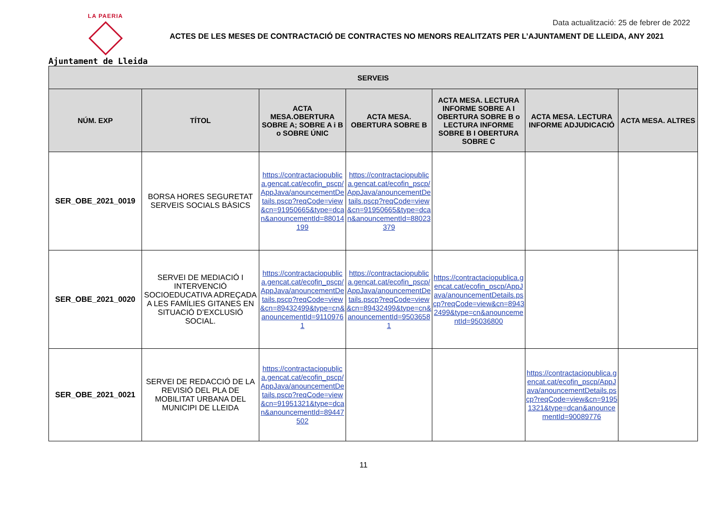LA PAERIA
Ajuntament de Lleida
Data actualització: 25 de febrer de 2022
ACTES DE LES MESES DE CONTRACTACIÓ DE CONTRACTES NO MENORS REALITZATS PER L’AJUNTAMENT DE LLEIDA, ANY 2021
| SERVEIS | | | | | | |
| --- | --- | --- | --- | --- | --- | --- |
| NÚM. EXP | TÍTOL | ACTA MESA.OBERTURA SOBRE A; SOBRE A i B o SOBRE ÚNIC | ACTA MESA. OBERTURA SOBRE B | ACTA MESA. LECTURA INFORME SOBRE A I OBERTURA SOBRE B o LECTURA INFORME SOBRE B I OBERTURA SOBRE C | ACTA MESA. LECTURA INFORME ADJUDICACIÓ | ACTA MESA. ALTRES |
| SER_OBE_2021_0019 | BORSA HORES SEGURETAT SERVEIS SOCIALS BÀSICS | https://contractaciopublica.gencat.cat/ecofin_pscp/AppJava/anouncementDetails.pscp?reqCode=view&cn=91950665&type=dcan&anouncementId=88014199 | https://contractaciopublica.gencat.cat/ecofin_pscp/AppJava/anouncementDetails.pscp?reqCode=view&cn=91950665&type=dcan&anouncementId=88023379 | | | |
| SER_OBE_2021_0020 | SERVEI DE MEDIACIÓ I INTERVENCIÓ SOCIOEDUCATIVA ADREÇADA A LES FAMÍLIES GITANES EN SITUACIÓ D’EXCLUSIÓ SOCIAL. | https://contractaciopublica.gencat.cat/ecofin_pscp/AppJava/anouncementDetails.pscp?reqCode=view&cn=89432499&type=cn&anouncementId=91109761 | https://contractaciopublica.gencat.cat/ecofin_pscp/AppJava/anouncementDetails.pscp?reqCode=view&cn=89432499&type=cn&anouncementId=95036581 | https://contractaciopublica.gencat.cat/ecofin_pscp/AppJava/anouncementDetails.pscp?reqCode=view&cn=89432499&type=cn&anouncementId=95036800 | | |
| SER_OBE_2021_0021 | SERVEI DE REDACCIÓ DE LA REVISIÓ DEL PLA DE MOBILITAT URBANA DEL MUNICIPI DE LLEIDA | https://contractaciopublica.gencat.cat/ecofin_pscp/AppJava/anouncementDetails.pscp?reqCode=view&cn=91951321&type=dcan&anouncementId=89447502 | | | https://contractaciopublica.gencat.cat/ecofin_pscp/AppJava/anouncementDetails.pscp?reqCode=view&cn=91951321&type=dcan&anouncementId=90089776 | |
11